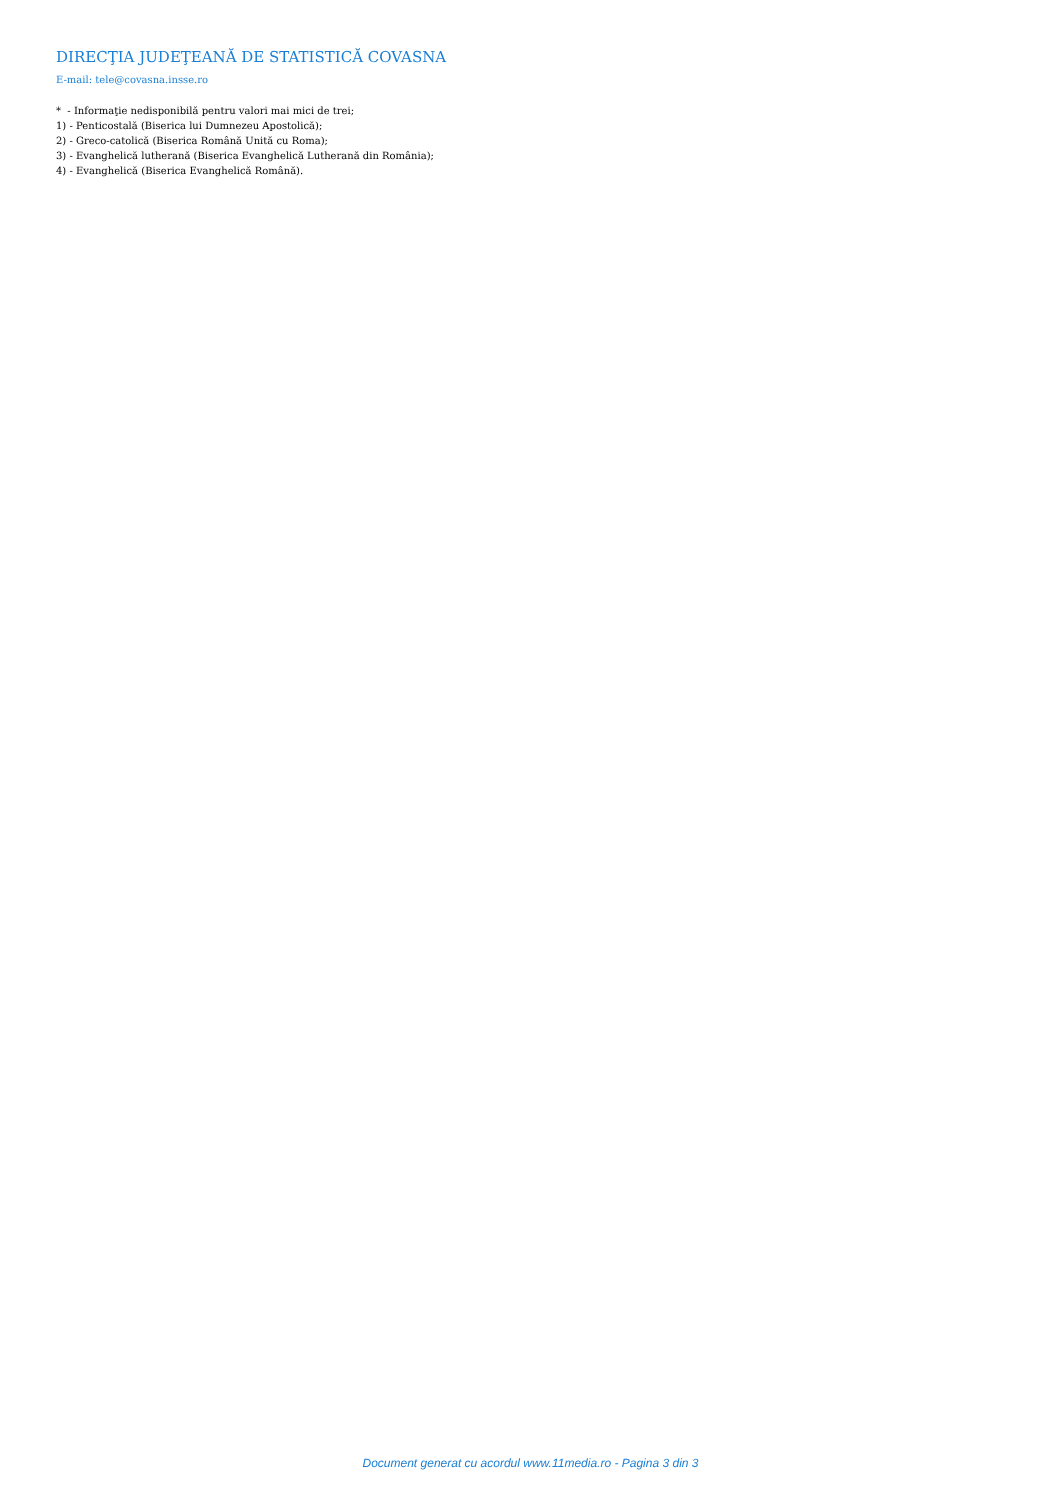DIRECŢIA JUDEŢEANĂ DE STATISTICĂ COVASNA
E-mail: tele@covasna.insse.ro
* - Informaţie nedisponibilă pentru valori mai mici de trei;
1) - Penticostală (Biserica lui Dumnezeu Apostolică);
2) - Greco-catolică (Biserica Română Unită cu Roma);
3) - Evanghelică lutherană (Biserica Evanghelică Lutherană din România);
4) - Evanghelică (Biserica Evanghelică Română).
Document generat cu acordul www.11media.ro - Pagina 3 din 3